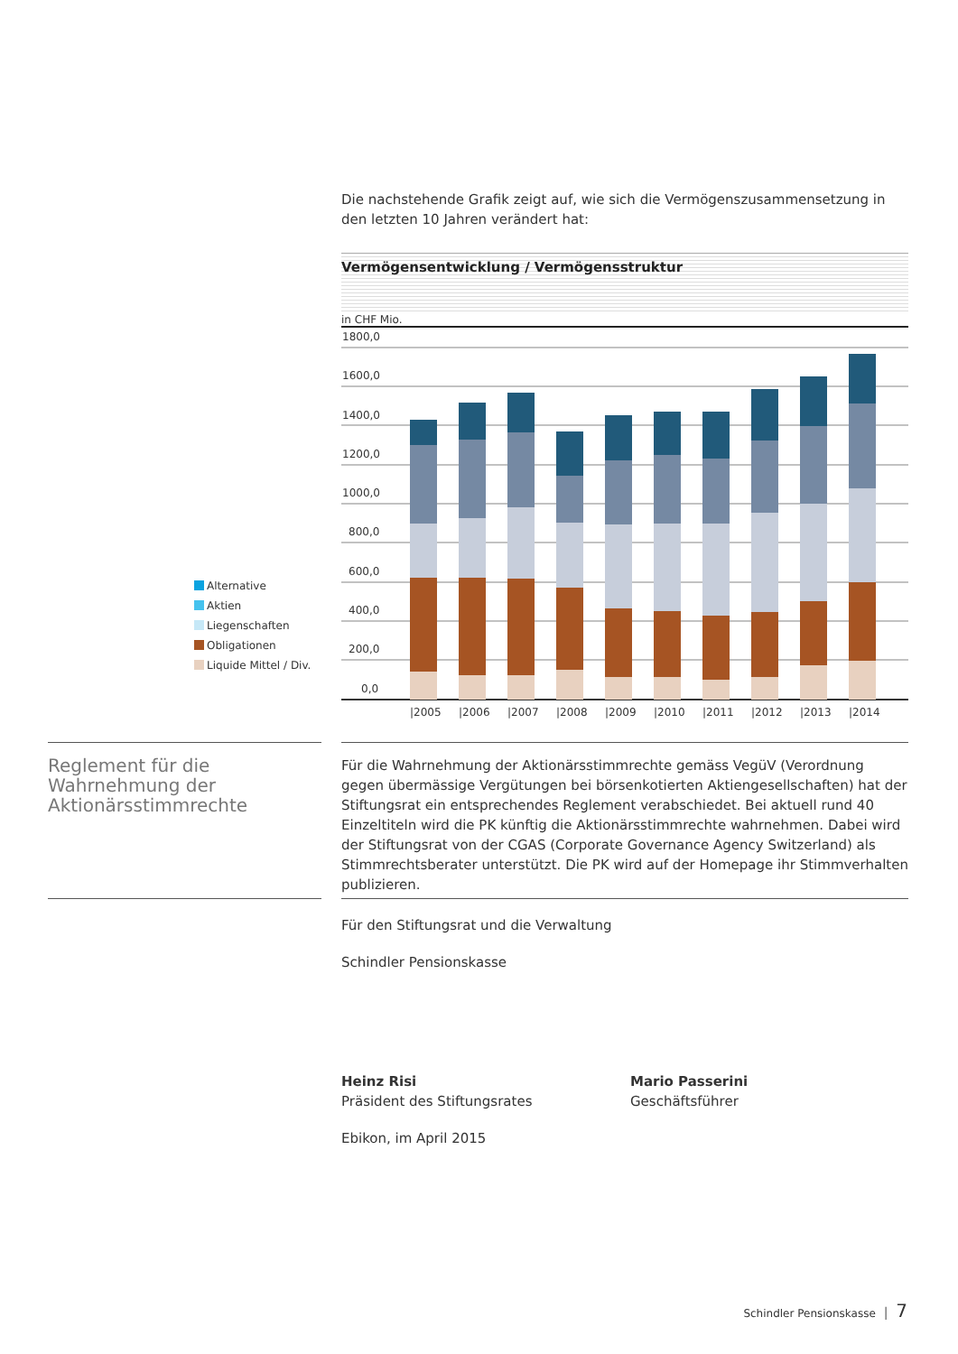Die nachstehende Grafik zeigt auf, wie sich die Vermögenszusammensetzung in den letzten 10 Jahren verändert hat:
Vermögensentwicklung / Vermögensstruktur
in CHF Mio.
1800,0
1600,0
1400,0
1200,0
1000,0
800,0
600,0
400,0
200,0
0,0
|2005
|2006
|2007
|2008
|2009
|2010
|2011
|2012
|2013
|2014
Alternative
Aktien
Liegenschaften
Obligationen
Liquide Mittel / Div.
Reglement für die Wahrnehmung der Aktionärsstimmrechte
Für die Wahrnehmung der Aktionärsstimmrechte gemäss VegüV (Verordnung gegen übermässige Vergütungen bei börsenkotierten Aktiengesellschaften) hat der Stiftungsrat ein entsprechendes Reglement verabschiedet. Bei aktuell rund 40 Einzeltiteln wird die PK künftig die Aktionärsstimmrechte wahrnehmen. Dabei wird der Stiftungsrat von der CGAS (Corporate Governance Agency Switzerland) als Stimmrechtsberater unterstützt. Die PK wird auf der Homepage ihr Stimmverhalten publizieren.
Für den Stiftungsrat und die Verwaltung
Schindler Pensionskasse
Heinz Risi
Präsident des Stiftungsrates
Mario Passerini
Geschäftsführer
Ebikon, im April 2015
Schindler Pensionskasse │ 7